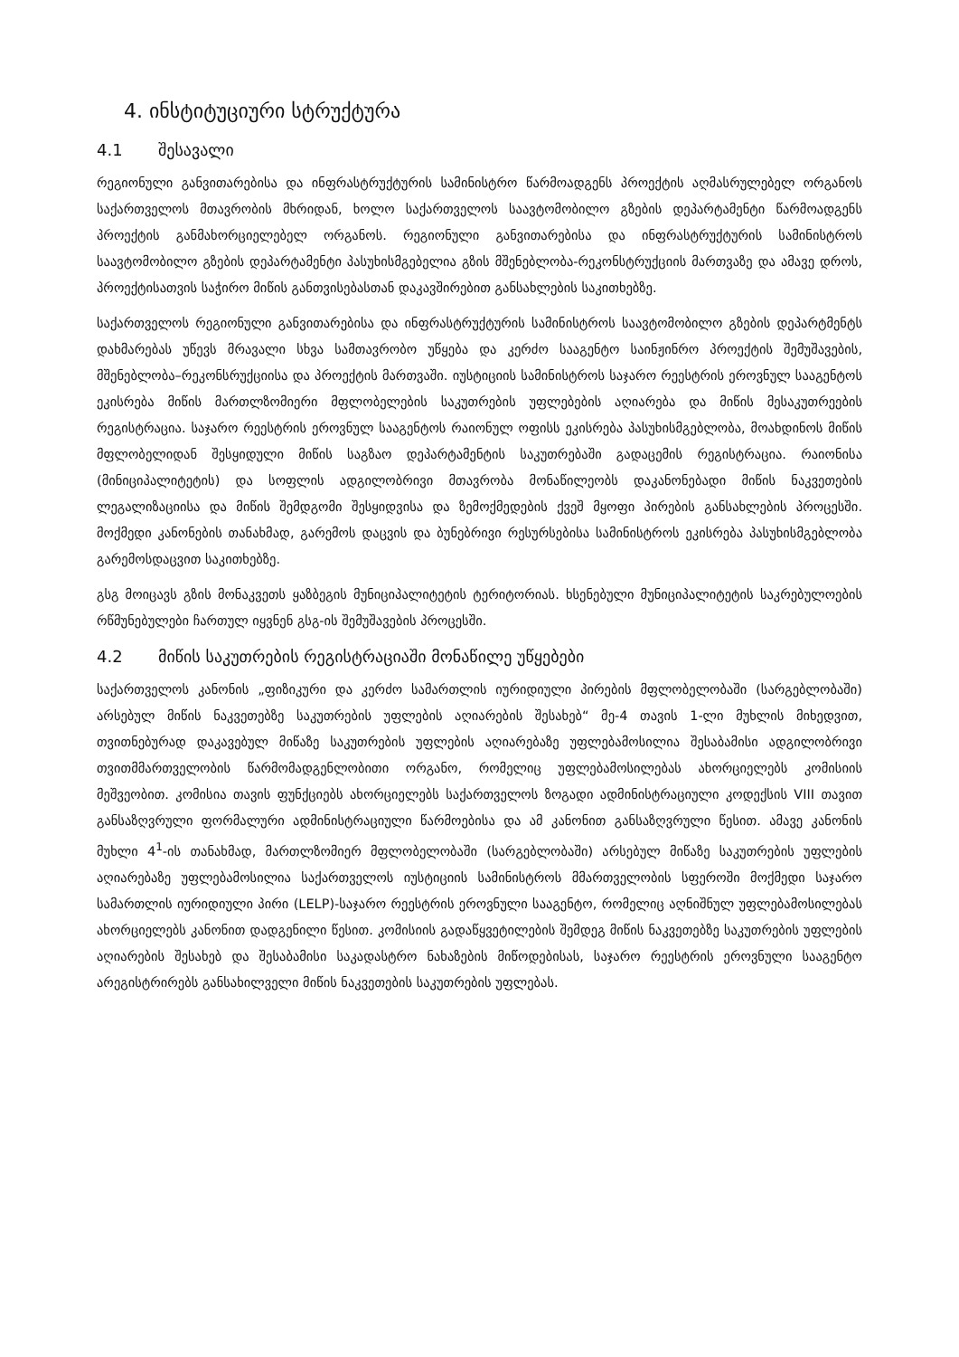4. ინსტიტუციური სტრუქტურა
4.1 შესავალი
რეგიონული განვითარებისა და ინფრასტრუქტურის სამინისტრო წარმოადგენს პროექტის აღმასრულებელ ორგანოს საქართველოს მთავრობის მხრიდან, ხოლო საქართველოს საავტომობილო გზების დეპარტამენტი წარმოადგენს პროექტის განმახორციელებელ ორგანოს. რეგიონული განვითარებისა და ინფრასტრუქტურის სამინისტროს საავტომობილო გზების დეპარტამენტი პასუხისმგებელია გზის მშენებლობა-რეკონსტრუქციის მართვაზე და ამავე დროს, პროექტისათვის საჭირო მიწის განთვისებასთან დაკავშირებით განსახლების საკითხებზე.
საქართველოს რეგიონული განვითარებისა და ინფრასტრუქტურის სამინისტროს საავტომობილო გზების დეპარტმენტს დახმარებას უწევს მრავალი სხვა სამთავრობო უწყება და კერძო სააგენტო საინჟინრო პროექტის შემუშავების, მშენებლობა–რეკონსრუქციისა და პროექტის მართვაში. იუსტიციის სამინისტროს საჯარო რეესტრის ეროვნულ სააგენტოს ეკისრება მიწის მართლზომიერი მფლობელების საკუთრების უფლებების აღიარება და მიწის მესაკუთრეების რეგისტრაცია. საჯარო რეესტრის ეროვნულ სააგენტოს რაიონულ ოფისს ეკისრება პასუხისმგებლობა, მოახდინოს მიწის მფლობელიდან შესყიდული მიწის საგზაო დეპარტამენტის საკუთრებაში გადაცემის რეგისტრაცია. რაიონისა (მინიციპალიტეტის) და სოფლის ადგილობრივი მთავრობა მონაწილეობს დაკანონებადი მიწის ნაკვეთების ლეგალიზაციისა და მიწის შემდგომი შესყიდვისა და ზემოქმედების ქვეშ მყოფი პირების განსახლების პროცესში. მოქმედი კანონების თანახმად, გარემოს დაცვის და ბუნებრივი რესურსებისა სამინისტროს ეკისრება პასუხისმგებლობა გარემოსდაცვით საკითხებზე.
გსგ მოიცავს გზის მონაკვეთს ყაზბეგის მუნიციპალიტეტის ტერიტორიას. ხსენებული მუნიციპალიტეტის საკრებულოების რწმუნებულები ჩართულ იყვნენ გსგ-ის შემუშავების პროცესში.
4.2 მიწის საკუთრების რეგისტრაციაში მონაწილე უწყებები
საქართველოს კანონის „ფიზიკური და კერძო სამართლის იურიდიული პირების მფლობელობაში (სარგებლობაში) არსებულ მიწის ნაკვეთებზე საკუთრების უფლების აღიარების შესახებ“ მე-4 თავის 1-ლი მუხლის მიხედვით, თვითნებურად დაკავებულ მიწაზე საკუთრების უფლების აღიარებაზე უფლებამოსილია შესაბამისი ადგილობრივი თვითმმართველობის წარმომადგენლობითი ორგანო, რომელიც უფლებამოსილებას ახორციელებს კომისიის მეშვეობით. კომისია თავის ფუნქციებს ახორციელებს საქართველოს ზოგადი ადმინისტრაციული კოდექსის VIII თავით განსაზღვრული ფორმალური ადმინისტრაციული წარმოებისა და ამ კანონით განსაზღვრული წესით. ამავე კანონის მუხლი 4<sup>1</sup>-ის თანახმად, მართლზომიერ მფლობელობაში (სარგებლობაში) არსებულ მიწაზე საკუთრების უფლების აღიარებაზე უფლებამოსილია საქართველოს იუსტიციის სამინისტროს მმართველობის სფეროში მოქმედი საჯარო სამართლის იურიდიული პირი (LELP)-საჯარო რეესტრის ეროვნული სააგენტო, რომელიც აღნიშნულ უფლებამოსილებას ახორციელებს კანონით დადგენილი წესით. კომისიის გადაწყვეტილების შემდეგ მიწის ნაკვეთებზე საკუთრების უფლების აღიარების შესახებ და შესაბამისი საკადასტრო ნახაზების მიწოდებისას, საჯარო რეესტრის ეროვნული სააგენტო არეგისტრირებს განსახილველი მიწის ნაკვეთების საკუთრების უფლებას.